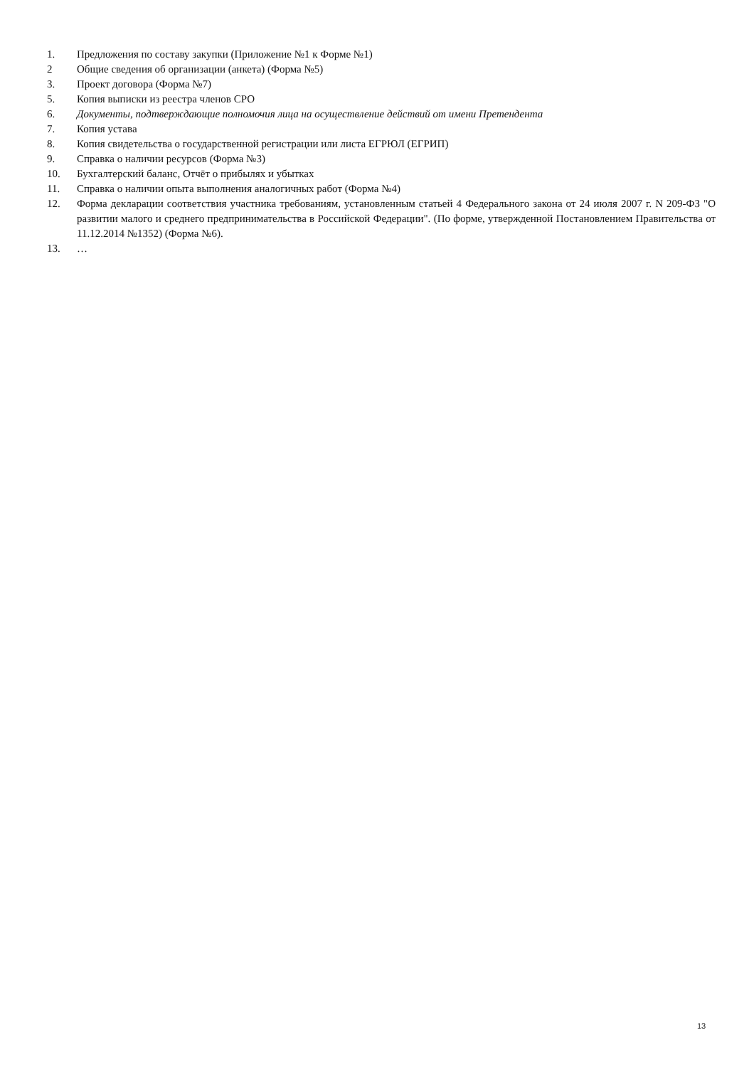1. Предложения по составу закупки (Приложение №1 к Форме №1)
2 Общие сведения об организации (анкета) (Форма №5)
3. Проект договора (Форма №7)
5. Копия выписки из реестра членов СРО
6. Документы, подтверждающие полномочия лица на осуществление действий от имени Претендента
7. Копия устава
8. Копия свидетельства о государственной регистрации или листа ЕГРЮЛ (ЕГРИП)
9. Справка о наличии ресурсов (Форма №3)
10. Бухгалтерский баланс, Отчёт о прибылях и убытках
11. Справка о наличии опыта выполнения аналогичных работ (Форма №4)
12. Форма декларации соответствия участника требованиям, установленным статьей 4 Федерального закона от 24 июля 2007 г. N 209-ФЗ "О развитии малого и среднего предпринимательства в Российской Федерации". (По форме, утвержденной Постановлением Правительства от 11.12.2014 №1352) (Форма №6).
13. …
13